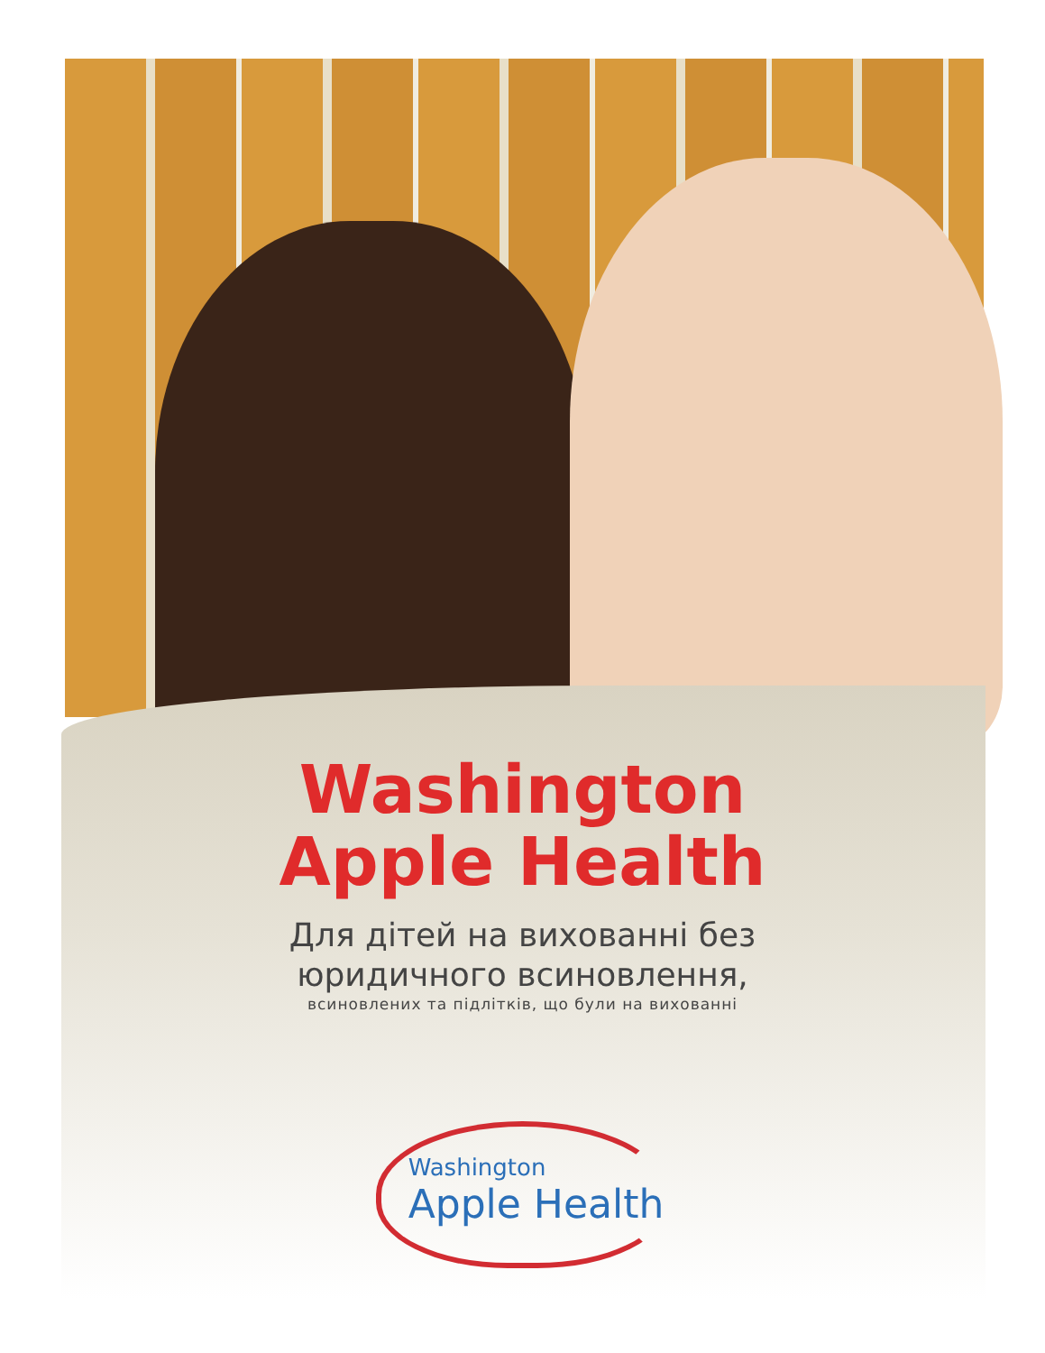Washington
Apple Health
Для дітей на вихованні без
юридичного всиновлення,
всиновлених та підлітків, що були на вихованні
Washington
Apple Health